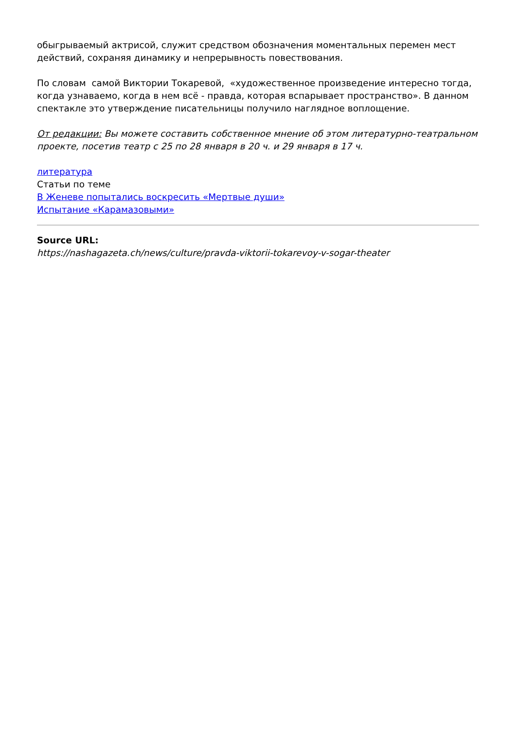обыгрываемый актрисой, служит средством обозначения моментальных перемен мест действий, сохраняя динамику и непрерывность повествования.
По словам самой Виктории Токаревой, «художественное произведение интересно тогда, когда узнаваемо, когда в нем всё - правда, которая вспарывает пространство». В данном спектакле это утверждение писательницы получило наглядное воплощение.
От редакции: Вы можете составить собственное мнение об этом литературно-театральном проекте, посетив театр с 25 по 28 января в 20 ч. и 29 января в 17 ч.
литература
Статьи по теме
В Женеве попытались воскресить «Мертвые души»
Испытание «Карамазовыми»
Source URL:
https://nashagazeta.ch/news/culture/pravda-viktorii-tokarevoy-v-sogar-theater